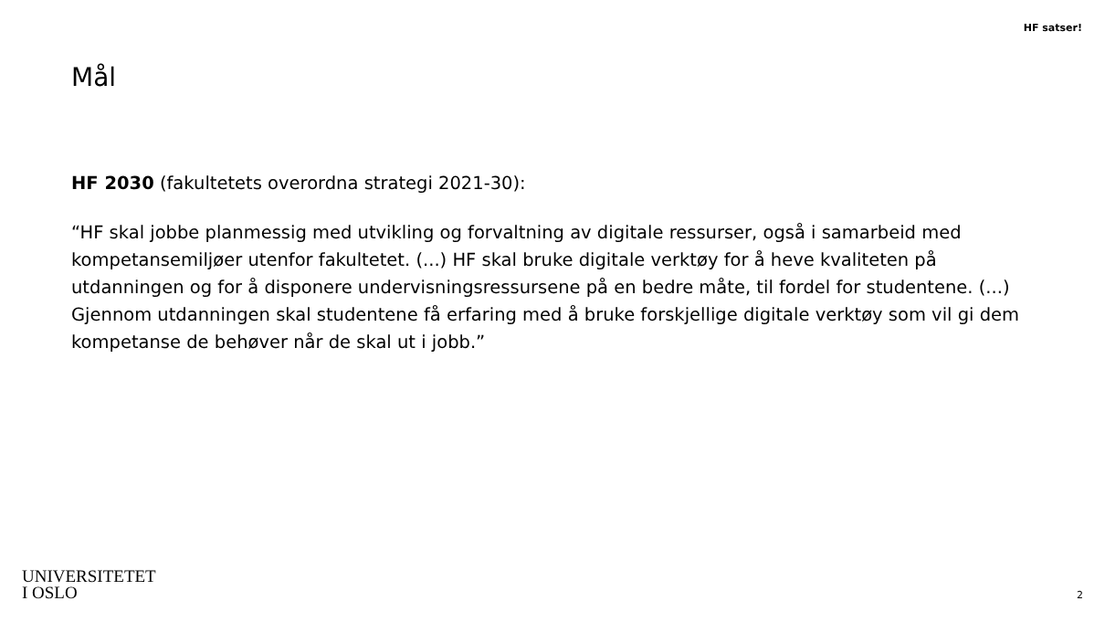HF satser!
Mål
HF 2030 (fakultetets overordna strategi 2021-30):
“HF skal jobbe planmessig med utvikling og forvaltning av digitale ressurser, også i samarbeid med kompetansemiljøer utenfor fakultetet. (...) HF skal bruke digitale verktøy for å heve kvaliteten på utdanningen og for å disponere undervisningsressursene på en bedre måte, til fordel for studentene. (...) Gjennom utdanningen skal studentene få erfaring med å bruke forskjellige digitale verktøy som vil gi dem kompetanse de behøver når de skal ut i jobb.”
UNIVERSITETET
I OSLO
2